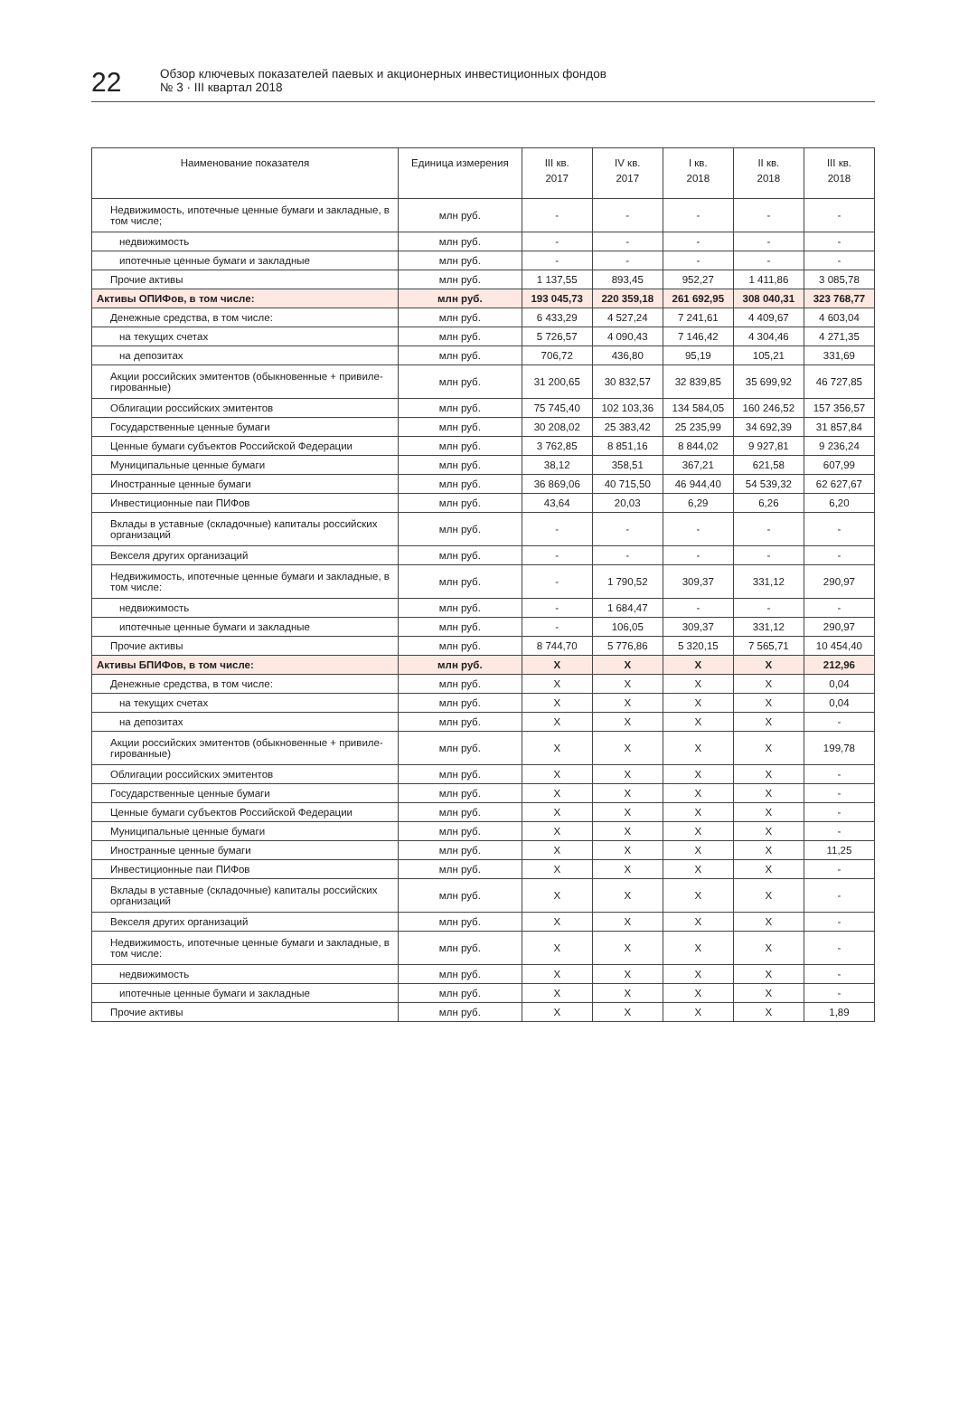22
Обзор ключевых показателей паевых и акционерных инвестиционных фондов
№ 3 · III квартал 2018
| Наименование показателя | Единица измерения | III кв. 2017 | IV кв. 2017 | I кв. 2018 | II кв. 2018 | III кв. 2018 |
| --- | --- | --- | --- | --- | --- | --- |
| Недвижимость, ипотечные ценные бумаги и закладные, в том числе; | млн руб. | - | - | - | - | - |
| недвижимость | млн руб. | - | - | - | - | - |
| ипотечные ценные бумаги и закладные | млн руб. | - | - | - | - | - |
| Прочие активы | млн руб. | 1 137,55 | 893,45 | 952,27 | 1 411,86 | 3 085,78 |
| Активы ОПИФов, в том числе: | млн руб. | 193 045,73 | 220 359,18 | 261 692,95 | 308 040,31 | 323 768,77 |
| Денежные средства, в том числе: | млн руб. | 6 433,29 | 4 527,24 | 7 241,61 | 4 409,67 | 4 603,04 |
| на текущих счетах | млн руб. | 5 726,57 | 4 090,43 | 7 146,42 | 4 304,46 | 4 271,35 |
| на депозитах | млн руб. | 706,72 | 436,80 | 95,19 | 105,21 | 331,69 |
| Акции российских эмитентов (обыкновенные + привиле-гированные) | млн руб. | 31 200,65 | 30 832,57 | 32 839,85 | 35 699,92 | 46 727,85 |
| Облигации российских эмитентов | млн руб. | 75 745,40 | 102 103,36 | 134 584,05 | 160 246,52 | 157 356,57 |
| Государственные ценные бумаги | млн руб. | 30 208,02 | 25 383,42 | 25 235,99 | 34 692,39 | 31 857,84 |
| Ценные бумаги субъектов Российской Федерации | млн руб. | 3 762,85 | 8 851,16 | 8 844,02 | 9 927,81 | 9 236,24 |
| Муниципальные ценные бумаги | млн руб. | 38,12 | 358,51 | 367,21 | 621,58 | 607,99 |
| Иностранные ценные бумаги | млн руб. | 36 869,06 | 40 715,50 | 46 944,40 | 54 539,32 | 62 627,67 |
| Инвестиционные паи ПИФов | млн руб. | 43,64 | 20,03 | 6,29 | 6,26 | 6,20 |
| Вклады в уставные (складочные) капиталы российских организаций | млн руб. | - | - | - | - | - |
| Векселя других организаций | млн руб. | - | - | - | - | - |
| Недвижимость, ипотечные ценные бумаги и закладные, в том числе: | млн руб. | - | 1 790,52 | 309,37 | 331,12 | 290,97 |
| недвижимость | млн руб. | - | 1 684,47 | - | - | - |
| ипотечные ценные бумаги и закладные | млн руб. | - | 106,05 | 309,37 | 331,12 | 290,97 |
| Прочие активы | млн руб. | 8 744,70 | 5 776,86 | 5 320,15 | 7 565,71 | 10 454,40 |
| Активы БПИФов, в том числе: | млн руб. | X | X | X | X | 212,96 |
| Денежные средства, в том числе: | млн руб. | X | X | X | X | 0,04 |
| на текущих счетах | млн руб. | X | X | X | X | 0,04 |
| на депозитах | млн руб. | X | X | X | X | - |
| Акции российских эмитентов (обыкновенные + привиле-гированные) | млн руб. | X | X | X | X | 199,78 |
| Облигации российских эмитентов | млн руб. | X | X | X | X | - |
| Государственные ценные бумаги | млн руб. | X | X | X | X | - |
| Ценные бумаги субъектов Российской Федерации | млн руб. | X | X | X | X | - |
| Муниципальные ценные бумаги | млн руб. | X | X | X | X | - |
| Иностранные ценные бумаги | млн руб. | X | X | X | X | 11,25 |
| Инвестиционные паи ПИФов | млн руб. | X | X | X | X | - |
| Вклады в уставные (складочные) капиталы российских организаций | млн руб. | X | X | X | X | - |
| Векселя других организаций | млн руб. | X | X | X | X | - |
| Недвижимость, ипотечные ценные бумаги и закладные, в том числе: | млн руб. | X | X | X | X | - |
| недвижимость | млн руб. | X | X | X | X | - |
| ипотечные ценные бумаги и закладные | млн руб. | X | X | X | X | - |
| Прочие активы | млн руб. | X | X | X | X | 1,89 |